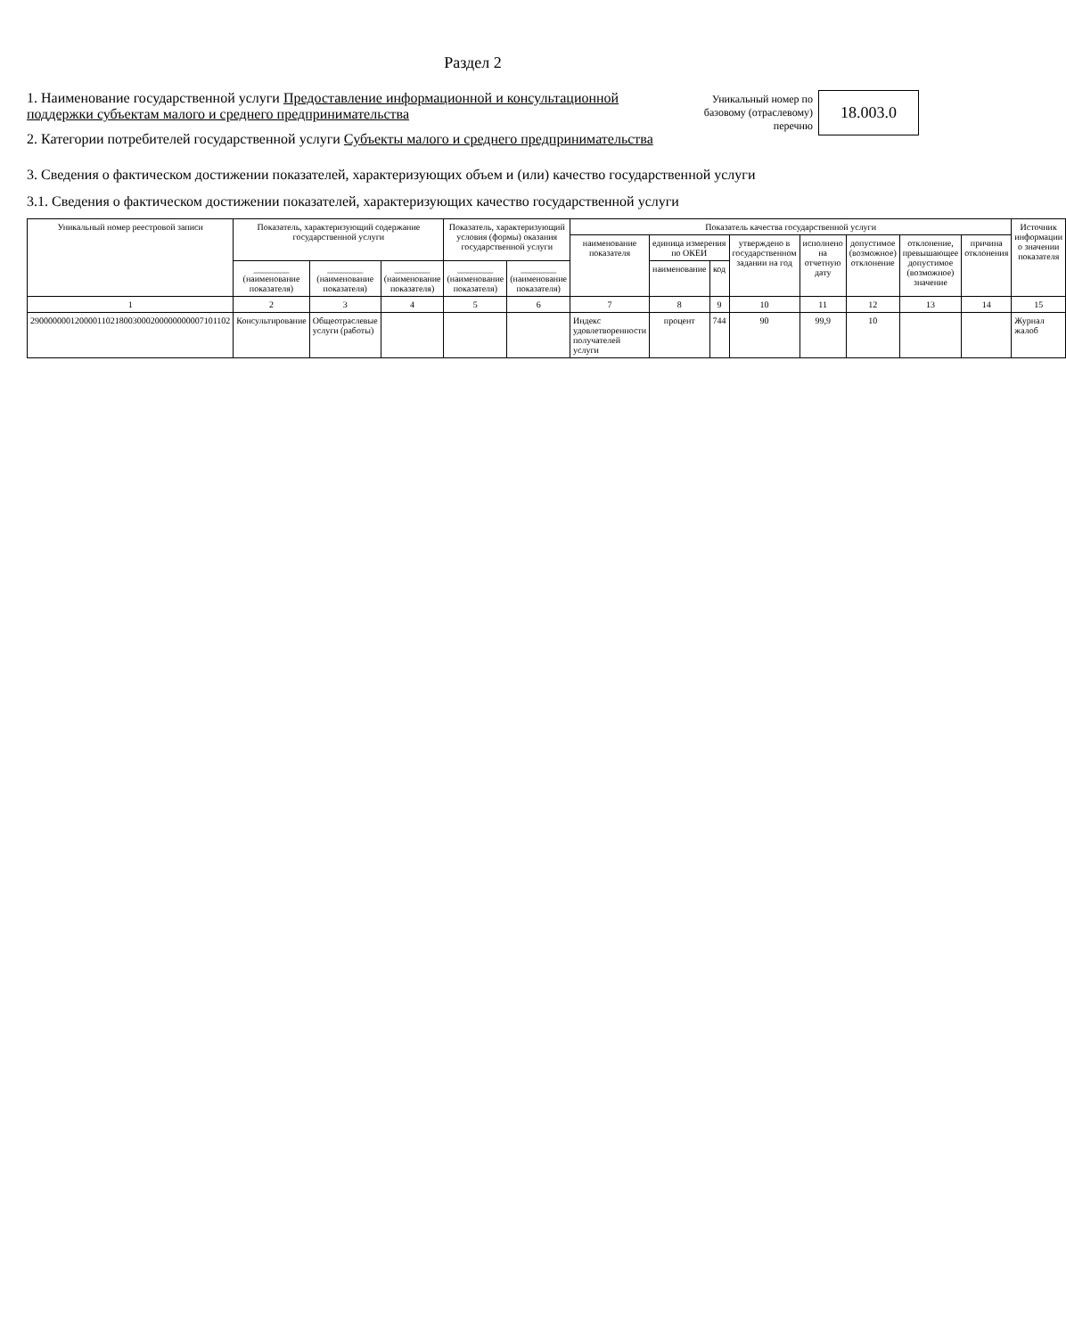Раздел 2
1. Наименование государственной услуги Предоставление информационной и консультационной поддержки субъектам малого и среднего предпринимательства
2. Категории потребителей государственной услуги Субъекты малого и среднего предпринимательства
Уникальный номер по
базовому (отраслевому)
перечню
18.003.0
3. Сведения о фактическом достижении показателей, характеризующих объем и (или) качество государственной услуги
3.1. Сведения о фактическом достижении показателей, характеризующих качество государственной услуги
| Уникальный номер реестровой записи | Показатель, характеризующий содержание государственной услуги | | | Показатель, характеризующий условия (формы) оказания государственной услуги | | Показатель качества государственной услуги | | | | | | | | Источник информации о значении показателя |
| --- | --- | --- | --- | --- | --- | --- | --- | --- | --- | --- | --- | --- | --- | --- |
| | | | | | | наименование показателя | единица измерения по ОКЕИ | | утверждено в государственном задании на год | исполнено на отчетную дату | допустимое (возможное) отклонение | отклонение, превышающее допустимое (возможное) значение | причина отклонения | |
| | ________ (наименование показателя) | ________ (наименование показателя) | ________ (наименование показателя) | ________ (наименование показателя) | ________ (наименование показателя) | | наименование | код | | | | | | |
| 1 | 2 | 3 | 4 | 5 | 6 | 7 | 8 | 9 | 10 | 11 | 12 | 13 | 14 | 15 |
| 290000000120000110218003000200000000007101102 | Консультирование | Общеотраслевые услуги (работы) | | | | Индекс удовлетворенности получателей услуги | процент | 744 | 90 | 99,9 | 10 | | | Журнал жалоб |